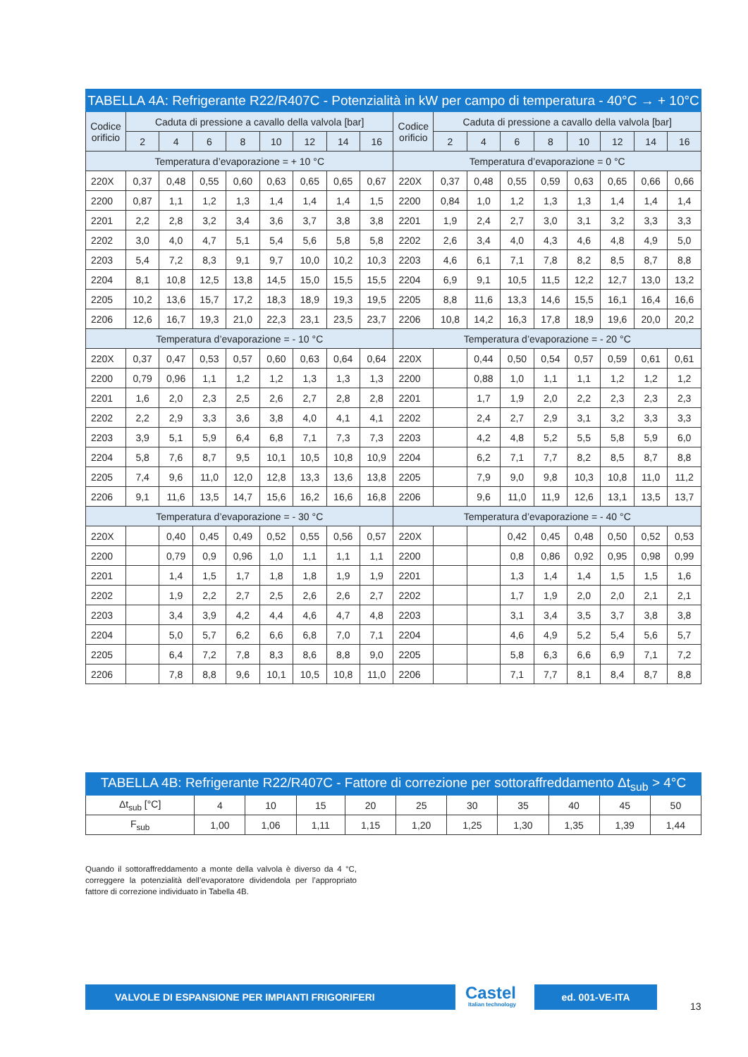| TABELLA 4A: Refrigerante R22/R407C - Potenzialità in kW per campo di temperatura - 40°C → + 10°C | | | | | | | | | | | | | | | | | |
| --- | --- | --- | --- | --- | --- | --- | --- | --- | --- | --- | --- | --- | --- | --- | --- | --- | --- |
| Codice orificio | Caduta di pressione a cavallo della valvola [bar] | | | | | | | | Codice orificio | Caduta di pressione a cavallo della valvola [bar] | | | | | | | |
| | 2 | 4 | 6 | 8 | 10 | 12 | 14 | 16 | | 2 | 4 | 6 | 8 | 10 | 12 | 14 | 16 |
| Temperatura d’evaporazione = + 10 °C | | | | | | | | | Temperatura d’evaporazione = 0 °C | | | | | | | | |
| 220X | 0,37 | 0,48 | 0,55 | 0,60 | 0,63 | 0,65 | 0,65 | 0,67 | 220X | 0,37 | 0,48 | 0,55 | 0,59 | 0,63 | 0,65 | 0,66 | 0,66 |
| 2200 | 0,87 | 1,1 | 1,2 | 1,3 | 1,4 | 1,4 | 1,4 | 1,5 | 2200 | 0,84 | 1,0 | 1,2 | 1,3 | 1,3 | 1,4 | 1,4 | 1,4 |
| 2201 | 2,2 | 2,8 | 3,2 | 3,4 | 3,6 | 3,7 | 3,8 | 3,8 | 2201 | 1,9 | 2,4 | 2,7 | 3,0 | 3,1 | 3,2 | 3,3 | 3,3 |
| 2202 | 3,0 | 4,0 | 4,7 | 5,1 | 5,4 | 5,6 | 5,8 | 5,8 | 2202 | 2,6 | 3,4 | 4,0 | 4,3 | 4,6 | 4,8 | 4,9 | 5,0 |
| 2203 | 5,4 | 7,2 | 8,3 | 9,1 | 9,7 | 10,0 | 10,2 | 10,3 | 2203 | 4,6 | 6,1 | 7,1 | 7,8 | 8,2 | 8,5 | 8,7 | 8,8 |
| 2204 | 8,1 | 10,8 | 12,5 | 13,8 | 14,5 | 15,0 | 15,5 | 15,5 | 2204 | 6,9 | 9,1 | 10,5 | 11,5 | 12,2 | 12,7 | 13,0 | 13,2 |
| 2205 | 10,2 | 13,6 | 15,7 | 17,2 | 18,3 | 18,9 | 19,3 | 19,5 | 2205 | 8,8 | 11,6 | 13,3 | 14,6 | 15,5 | 16,1 | 16,4 | 16,6 |
| 2206 | 12,6 | 16,7 | 19,3 | 21,0 | 22,3 | 23,1 | 23,5 | 23,7 | 2206 | 10,8 | 14,2 | 16,3 | 17,8 | 18,9 | 19,6 | 20,0 | 20,2 |
| Temperatura d’evaporazione = - 10 °C | | | | | | | | | Temperatura d’evaporazione = - 20 °C | | | | | | | | |
| 220X | 0,37 | 0,47 | 0,53 | 0,57 | 0,60 | 0,63 | 0,64 | 0,64 | 220X | | 0,44 | 0,50 | 0,54 | 0,57 | 0,59 | 0,61 | 0,61 |
| 2200 | 0,79 | 0,96 | 1,1 | 1,2 | 1,2 | 1,3 | 1,3 | 1,3 | 2200 | | 0,88 | 1,0 | 1,1 | 1,1 | 1,2 | 1,2 | 1,2 |
| 2201 | 1,6 | 2,0 | 2,3 | 2,5 | 2,6 | 2,7 | 2,8 | 2,8 | 2201 | | 1,7 | 1,9 | 2,0 | 2,2 | 2,3 | 2,3 | 2,3 |
| 2202 | 2,2 | 2,9 | 3,3 | 3,6 | 3,8 | 4,0 | 4,1 | 4,1 | 2202 | | 2,4 | 2,7 | 2,9 | 3,1 | 3,2 | 3,3 | 3,3 |
| 2203 | 3,9 | 5,1 | 5,9 | 6,4 | 6,8 | 7,1 | 7,3 | 7,3 | 2203 | | 4,2 | 4,8 | 5,2 | 5,5 | 5,8 | 5,9 | 6,0 |
| 2204 | 5,8 | 7,6 | 8,7 | 9,5 | 10,1 | 10,5 | 10,8 | 10,9 | 2204 | | 6,2 | 7,1 | 7,7 | 8,2 | 8,5 | 8,7 | 8,8 |
| 2205 | 7,4 | 9,6 | 11,0 | 12,0 | 12,8 | 13,3 | 13,6 | 13,8 | 2205 | | 7,9 | 9,0 | 9,8 | 10,3 | 10,8 | 11,0 | 11,2 |
| 2206 | 9,1 | 11,6 | 13,5 | 14,7 | 15,6 | 16,2 | 16,6 | 16,8 | 2206 | | 9,6 | 11,0 | 11,9 | 12,6 | 13,1 | 13,5 | 13,7 |
| Temperatura d’evaporazione = - 30 °C | | | | | | | | | Temperatura d’evaporazione = - 40 °C | | | | | | | | |
| 220X | | 0,40 | 0,45 | 0,49 | 0,52 | 0,55 | 0,56 | 0,57 | 220X | | | 0,42 | 0,45 | 0,48 | 0,50 | 0,52 | 0,53 |
| 2200 | | 0,79 | 0,9 | 0,96 | 1,0 | 1,1 | 1,1 | 1,1 | 2200 | | | 0,8 | 0,86 | 0,92 | 0,95 | 0,98 | 0,99 |
| 2201 | | 1,4 | 1,5 | 1,7 | 1,8 | 1,8 | 1,9 | 1,9 | 2201 | | | 1,3 | 1,4 | 1,4 | 1,5 | 1,5 | 1,6 |
| 2202 | | 1,9 | 2,2 | 2,7 | 2,5 | 2,6 | 2,6 | 2,7 | 2202 | | | 1,7 | 1,9 | 2,0 | 2,0 | 2,1 | 2,1 |
| 2203 | | 3,4 | 3,9 | 4,2 | 4,4 | 4,6 | 4,7 | 4,8 | 2203 | | | 3,1 | 3,4 | 3,5 | 3,7 | 3,8 | 3,8 |
| 2204 | | 5,0 | 5,7 | 6,2 | 6,6 | 6,8 | 7,0 | 7,1 | 2204 | | | 4,6 | 4,9 | 5,2 | 5,4 | 5,6 | 5,7 |
| 2205 | | 6,4 | 7,2 | 7,8 | 8,3 | 8,6 | 8,8 | 9,0 | 2205 | | | 5,8 | 6,3 | 6,6 | 6,9 | 7,1 | 7,2 |
| 2206 | | 7,8 | 8,8 | 9,6 | 10,1 | 10,5 | 10,8 | 11,0 | 2206 | | | 7,1 | 7,7 | 8,1 | 8,4 | 8,7 | 8,8 |
| TABELLA 4B: Refrigerante R22/R407C - Fattore di correzione per sottoraffreddamento Δt<sub>sub</sub> > 4°C | | | | | | | | | | |
| --- | --- | --- | --- | --- | --- | --- | --- | --- | --- | --- |
| Δt<sub>sub</sub> [°C] | 4 | 10 | 15 | 20 | 25 | 30 | 35 | 40 | 45 | 50 |
| F<sub>sub</sub> | 1,00 | 1,06 | 1,11 | 1,15 | 1,20 | 1,25 | 1,30 | 1,35 | 1,39 | 1,44 |
Quando il sottoraffreddamento a monte della valvola è diverso da 4 °C, correggere la potenzialità dell’evaporatore dividendola per l’appropriato fattore di correzione individuato in Tabella 4B.
VALVOLE DI ESPANSIONE PER IMPIANTI FRIGORIFERI
Castel
Italian technology
ed. 001-VE-ITA
13